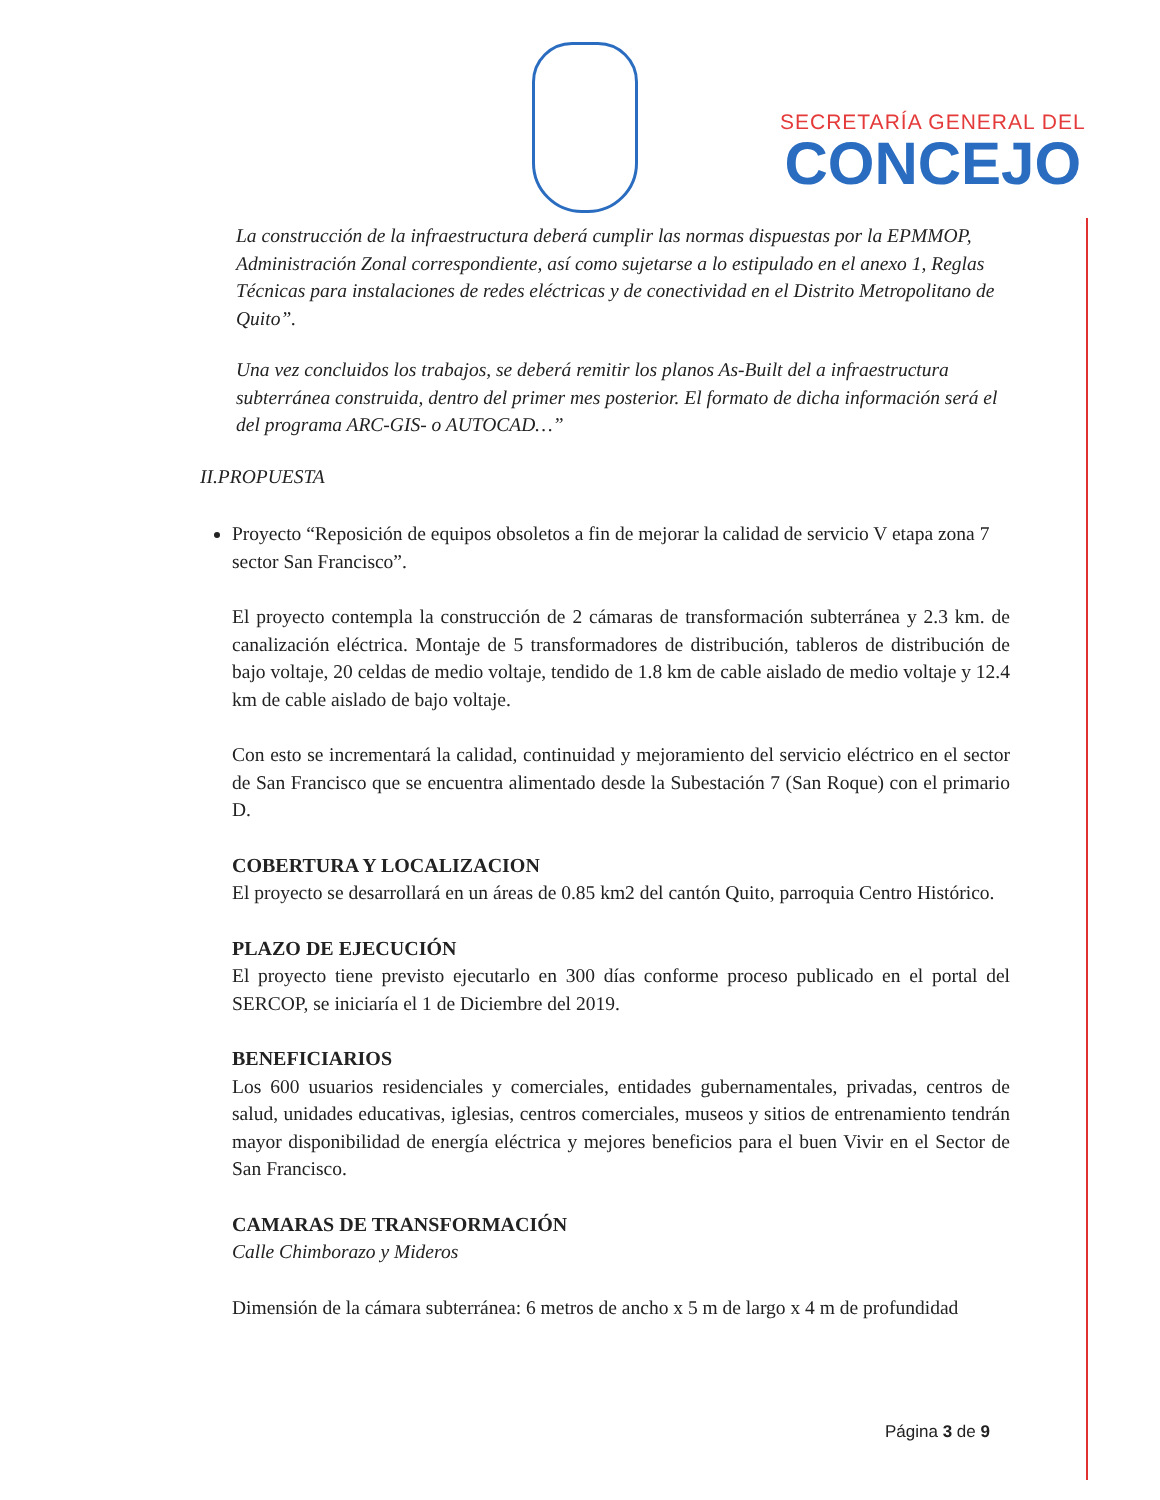SECRETARÍA GENERAL DEL
CONCEJO
La construcción de la infraestructura deberá cumplir las normas dispuestas por la EPMMOP, Administración Zonal correspondiente, así como sujetarse a lo estipulado en el anexo 1, Reglas Técnicas para instalaciones de redes eléctricas y de conectividad en el Distrito Metropolitano de Quito”.
Una vez concluidos los trabajos, se deberá remitir los planos As-Built del a infraestructura subterránea construida, dentro del primer mes posterior. El formato de dicha información será el del programa ARC-GIS- o AUTOCAD…”
II.PROPUESTA
Proyecto “Reposición de equipos obsoletos a fin de mejorar la calidad de servicio V etapa zona 7 sector San Francisco”.
El proyecto contempla la construcción de 2 cámaras de transformación subterránea y 2.3 km. de canalización eléctrica. Montaje de 5 transformadores de distribución, tableros de distribución de bajo voltaje, 20 celdas de medio voltaje, tendido de 1.8 km de cable aislado de medio voltaje y 12.4 km de cable aislado de bajo voltaje.
Con esto se incrementará la calidad, continuidad y mejoramiento del servicio eléctrico en el sector de San Francisco que se encuentra alimentado desde la Subestación 7 (San Roque) con el primario D.
COBERTURA Y LOCALIZACION
El proyecto se desarrollará en un áreas de 0.85 km2 del cantón Quito, parroquia Centro Histórico.
PLAZO DE EJECUCIÓN
El proyecto tiene previsto ejecutarlo en 300 días conforme proceso publicado en el portal del SERCOP, se iniciaría el 1 de Diciembre del 2019.
BENEFICIARIOS
Los 600 usuarios residenciales y comerciales, entidades gubernamentales, privadas, centros de salud, unidades educativas, iglesias, centros comerciales, museos y sitios de entrenamiento tendrán mayor disponibilidad de energía eléctrica y mejores beneficios para el buen Vivir en el Sector de San Francisco.
CAMARAS DE TRANSFORMACIÓN
Calle Chimborazo y Mideros
Dimensión de la cámara subterránea: 6 metros de ancho x 5 m de largo x 4 m de profundidad
Página 3 de 9